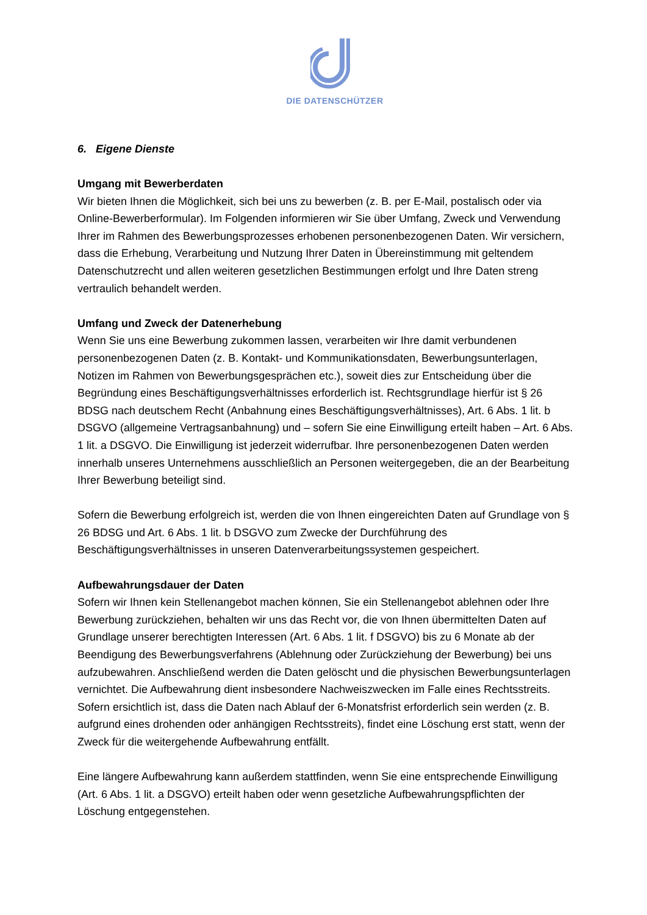DIE DATENSCHÜTZER
6. Eigene Dienste
Umgang mit Bewerberdaten
Wir bieten Ihnen die Möglichkeit, sich bei uns zu bewerben (z. B. per E-Mail, postalisch oder via Online-Bewerberformular). Im Folgenden informieren wir Sie über Umfang, Zweck und Verwendung Ihrer im Rahmen des Bewerbungsprozesses erhobenen personenbezogenen Daten. Wir versichern, dass die Erhebung, Verarbeitung und Nutzung Ihrer Daten in Übereinstimmung mit geltendem Datenschutzrecht und allen weiteren gesetzlichen Bestimmungen erfolgt und Ihre Daten streng vertraulich behandelt werden.
Umfang und Zweck der Datenerhebung
Wenn Sie uns eine Bewerbung zukommen lassen, verarbeiten wir Ihre damit verbundenen personenbezogenen Daten (z. B. Kontakt- und Kommunikationsdaten, Bewerbungsunterlagen, Notizen im Rahmen von Bewerbungsgesprächen etc.), soweit dies zur Entscheidung über die Begründung eines Beschäftigungsverhältnisses erforderlich ist. Rechtsgrundlage hierfür ist § 26 BDSG nach deutschem Recht (Anbahnung eines Beschäftigungsverhältnisses), Art. 6 Abs. 1 lit. b DSGVO (allgemeine Vertragsanbahnung) und – sofern Sie eine Einwilligung erteilt haben – Art. 6 Abs. 1 lit. a DSGVO. Die Einwilligung ist jederzeit widerrufbar. Ihre personenbezogenen Daten werden innerhalb unseres Unternehmens ausschließlich an Personen weitergegeben, die an der Bearbeitung Ihrer Bewerbung beteiligt sind.
Sofern die Bewerbung erfolgreich ist, werden die von Ihnen eingereichten Daten auf Grundlage von § 26 BDSG und Art. 6 Abs. 1 lit. b DSGVO zum Zwecke der Durchführung des Beschäftigungsverhältnisses in unseren Datenverarbeitungssystemen gespeichert.
Aufbewahrungsdauer der Daten
Sofern wir Ihnen kein Stellenangebot machen können, Sie ein Stellenangebot ablehnen oder Ihre Bewerbung zurückziehen, behalten wir uns das Recht vor, die von Ihnen übermittelten Daten auf Grundlage unserer berechtigten Interessen (Art. 6 Abs. 1 lit. f DSGVO) bis zu 6 Monate ab der Beendigung des Bewerbungsverfahrens (Ablehnung oder Zurückziehung der Bewerbung) bei uns aufzubewahren. Anschließend werden die Daten gelöscht und die physischen Bewerbungsunterlagen vernichtet. Die Aufbewahrung dient insbesondere Nachweiszwecken im Falle eines Rechtsstreits. Sofern ersichtlich ist, dass die Daten nach Ablauf der 6-Monatsfrist erforderlich sein werden (z. B. aufgrund eines drohenden oder anhängigen Rechtsstreits), findet eine Löschung erst statt, wenn der Zweck für die weitergehende Aufbewahrung entfällt.
Eine längere Aufbewahrung kann außerdem stattfinden, wenn Sie eine entsprechende Einwilligung (Art. 6 Abs. 1 lit. a DSGVO) erteilt haben oder wenn gesetzliche Aufbewahrungspflichten der Löschung entgegenstehen.